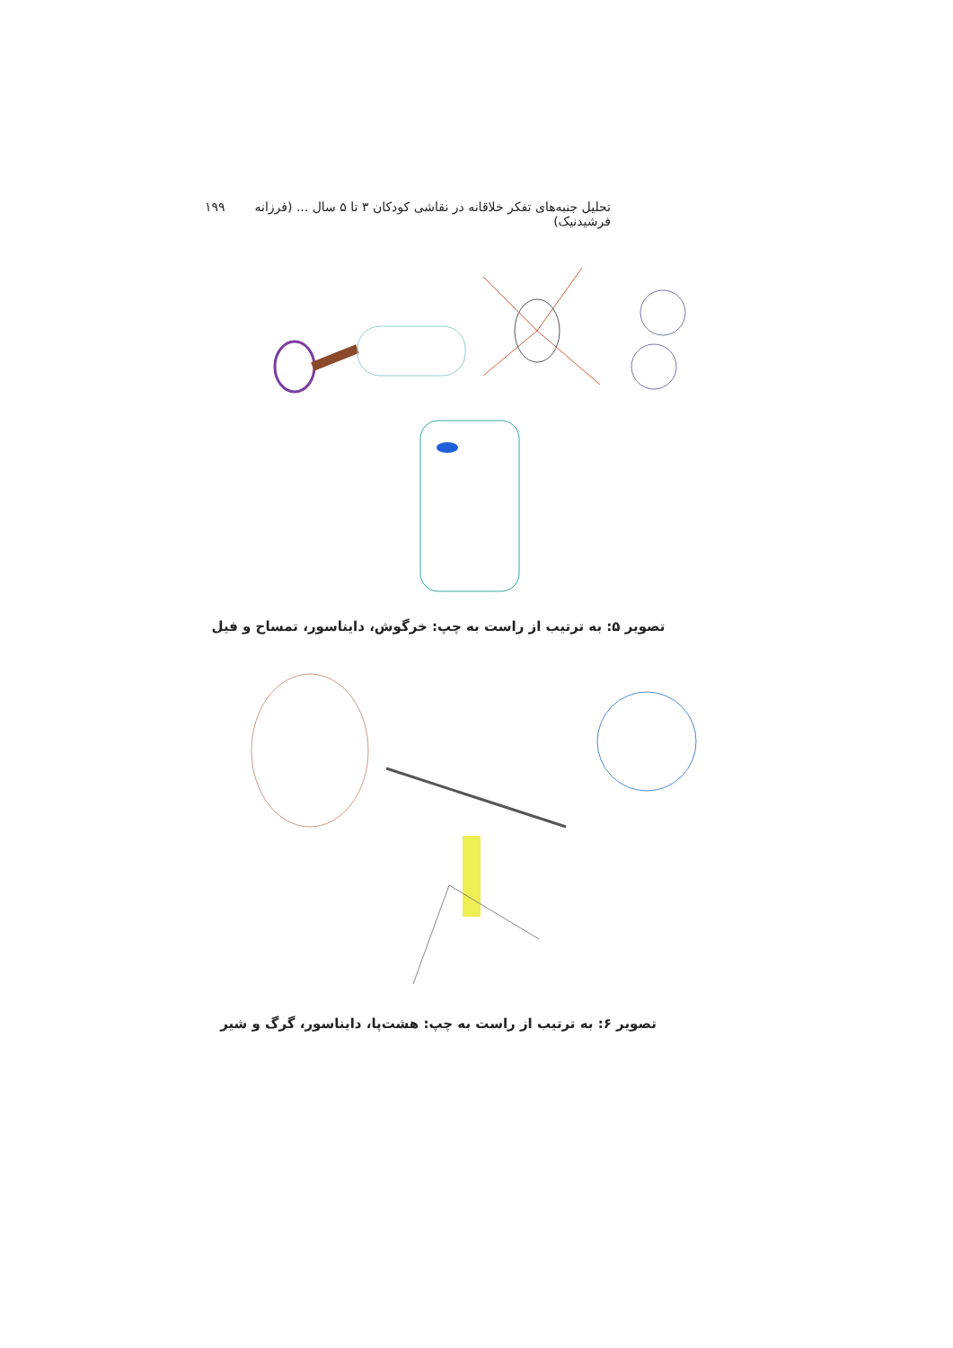تحلیل جنبه‌های تفکر خلاقانه در نقاشی کودکان ۳ تا ۵ سال ... (فرزانه فرشیدنیک) ۱۹۹
تصویر ۵: به ترتیب از راست به چپ: خرگوش، دایناسور، تمساح و فیل
تصویر ۶: به ترتیب از راست به چپ: هشت‌پا، دایناسور، گرگ و شیر